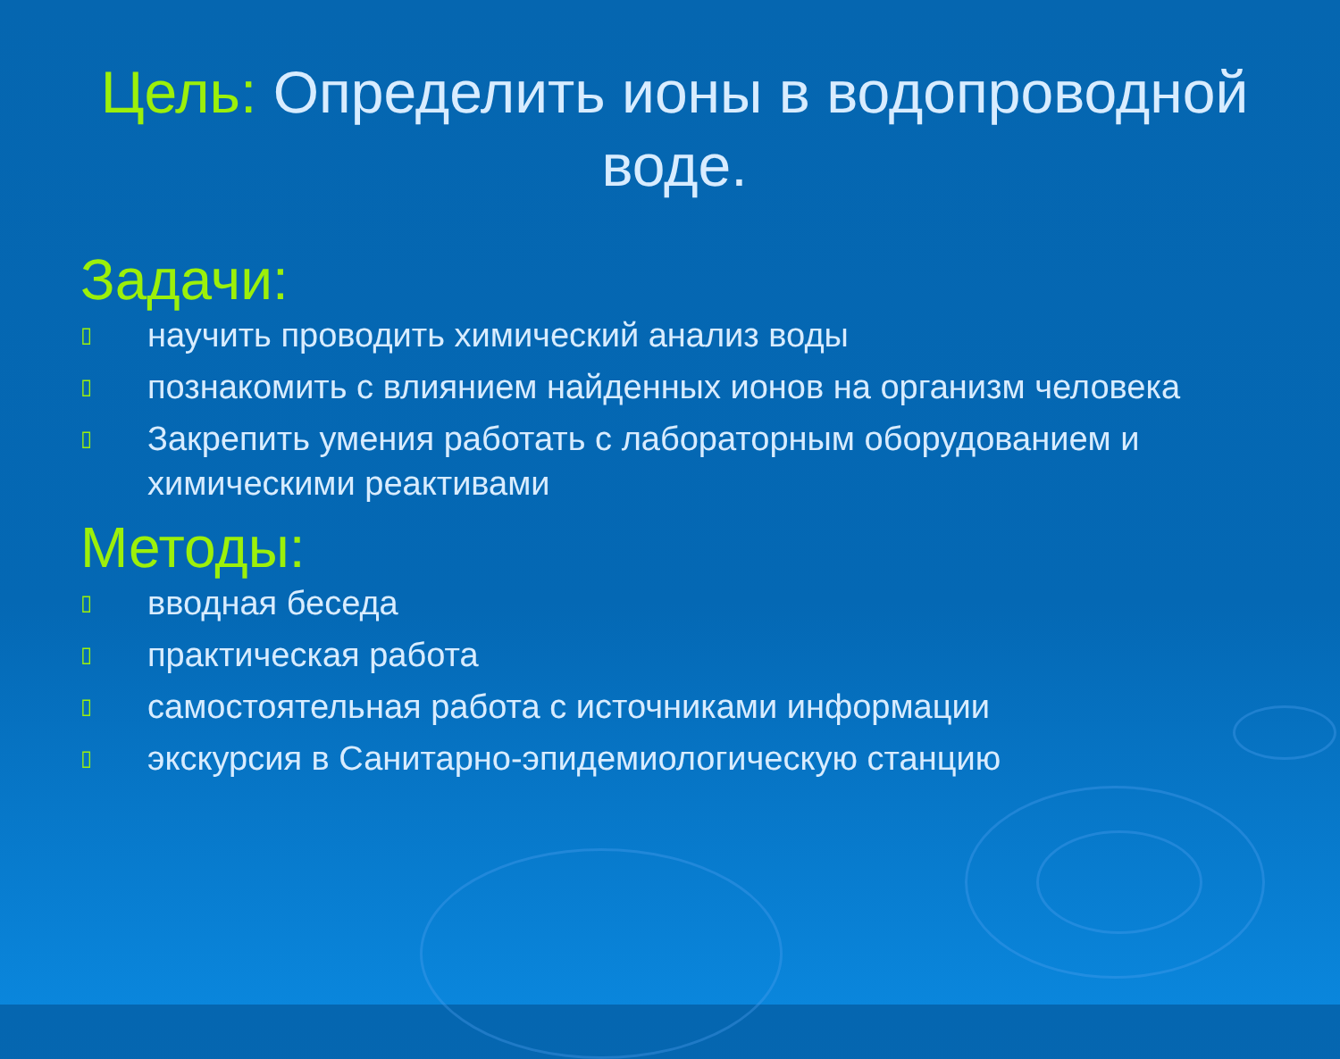Цель: Определить ионы в водопроводной воде.
Задачи:
▯ научить проводить химический анализ воды
▯ познакомить с влиянием найденных ионов на организм человека
▯ Закрепить умения работать с лабораторным оборудованием и химическими реактивами
Методы:
▯ вводная беседа
▯ практическая работа
▯ самостоятельная работа с источниками информации
▯ экскурсия в Санитарно-эпидемиологическую станцию